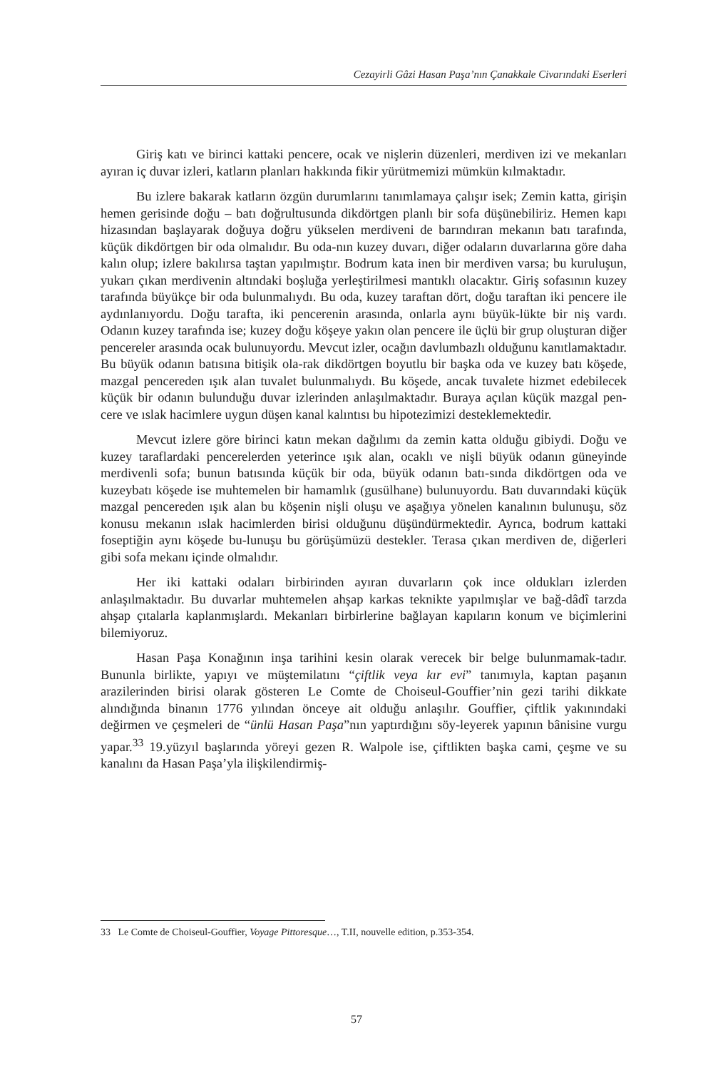Cezayirli Gâzi Hasan Paşa’nın Çanakkale Civarındaki Eserleri
Giriş katı ve birinci kattaki pencere, ocak ve nişlerin düzenleri, merdiven izi ve mekanları ayıran iç duvar izleri, katların planları hakkında fikir yürütmemizi mümkün kılmaktadır.
Bu izlere bakarak katların özgün durumlarını tanımlamaya çalışır isek; Zemin katta, girişin hemen gerisinde doğu – batı doğrultusunda dikdörtgen planlı bir sofa düşünebiliriz. Hemen kapı hizasından başlayarak doğuya doğru yükselen merdiveni de barındıran mekanın batı tarafında, küçük dikdörtgen bir oda olmalıdır. Bu oda-nın kuzey duvarı, diğer odaların duvarlarına göre daha kalın olup; izlere bakılırsa taştan yapılmıştır. Bodrum kata inen bir merdiven varsa; bu kuruluşun, yukarı çıkan merdivenin altındaki boşluğa yerleştirilmesi mantıklı olacaktır. Giriş sofasının kuzey tarafında büyükçe bir oda bulunmalıydı. Bu oda, kuzey taraftan dört, doğu taraftan iki pencere ile aydınlanıyordu. Doğu tarafta, iki pencerenin arasında, onlarla aynı büyük-lükte bir niş vardı. Odanın kuzey tarafında ise; kuzey doğu köşeye yakın olan pencere ile üçlü bir grup oluşturan diğer pencereler arasında ocak bulunuyordu. Mevcut izler, ocağın davlumbazlı olduğunu kanıtlamaktadır. Bu büyük odanın batısına bitişik ola-rak dikdörtgen boyutlu bir başka oda ve kuzey batı köşede, mazgal pencereden ışık alan tuvalet bulunmalıydı. Bu köşede, ancak tuvalete hizmet edebilecek küçük bir odanın bulunduğu duvar izlerinden anlaşılmaktadır. Buraya açılan küçük mazgal pen-cere ve ıslak hacimlere uygun düşen kanal kalıntısı bu hipotezimizi desteklemektedir.
Mevcut izlere göre birinci katın mekan dağılımı da zemin katta olduğu gibiydi. Doğu ve kuzey taraflardaki pencerelerden yeterince ışık alan, ocaklı ve nişli büyük odanın güneyinde merdivenli sofa; bunun batısında küçük bir oda, büyük odanın batı-sında dikdörtgen oda ve kuzeybatı köşede ise muhtemelen bir hamamlık (gusülhane) bulunuyordu. Batı duvarındaki küçük mazgal pencereden ışık alan bu köşenin nişli oluşu ve aşağıya yönelen kanalının bulunuşu, söz konusu mekanın ıslak hacimlerden birisi olduğunu düşündürmektedir. Ayrıca, bodrum kattaki foseptiğin aynı köşede bu-lunuşu bu görüşümüzü destekler. Terasa çıkan merdiven de, diğerleri gibi sofa mekanı içinde olmalıdır.
Her iki kattaki odaları birbirinden ayıran duvarların çok ince oldukları izlerden anlaşılmaktadır. Bu duvarlar muhtemelen ahşap karkas teknikte yapılmışlar ve bağ-dâdî tarzda ahşap çıtalarla kaplanmışlardı. Mekanları birbirlerine bağlayan kapıların konum ve biçimlerini bilemiyoruz.
Hasan Paşa Konağının inşa tarihini kesin olarak verecek bir belge bulunmamak-tadır. Bununla birlikte, yapıyı ve müştemilatını “çiftlik veya kır evi” tanımıyla, kaptan paşanın arazilerinden birisi olarak gösteren Le Comte de Choiseul-Gouffier’nin gezi tarihi dikkate alındığında binanın 1776 yılından önceye ait olduğu anlaşılır. Gouffier, çiftlik yakınındaki değirmen ve çeşmeleri de “ünlü Hasan Paşa”nın yaptırdığını söy-leyerek yapının bânisine vurgu yapar.<sup>33</sup> 19.yüzyıl başlarında yöreyi gezen R. Walpole ise, çiftlikten başka cami, çeşme ve su kanalını da Hasan Paşa’yla ilişkilendirmiş-
33 Le Comte de Choiseul-Gouffier, Voyage Pittoresque…, T.II, nouvelle edition, p.353-354.
57